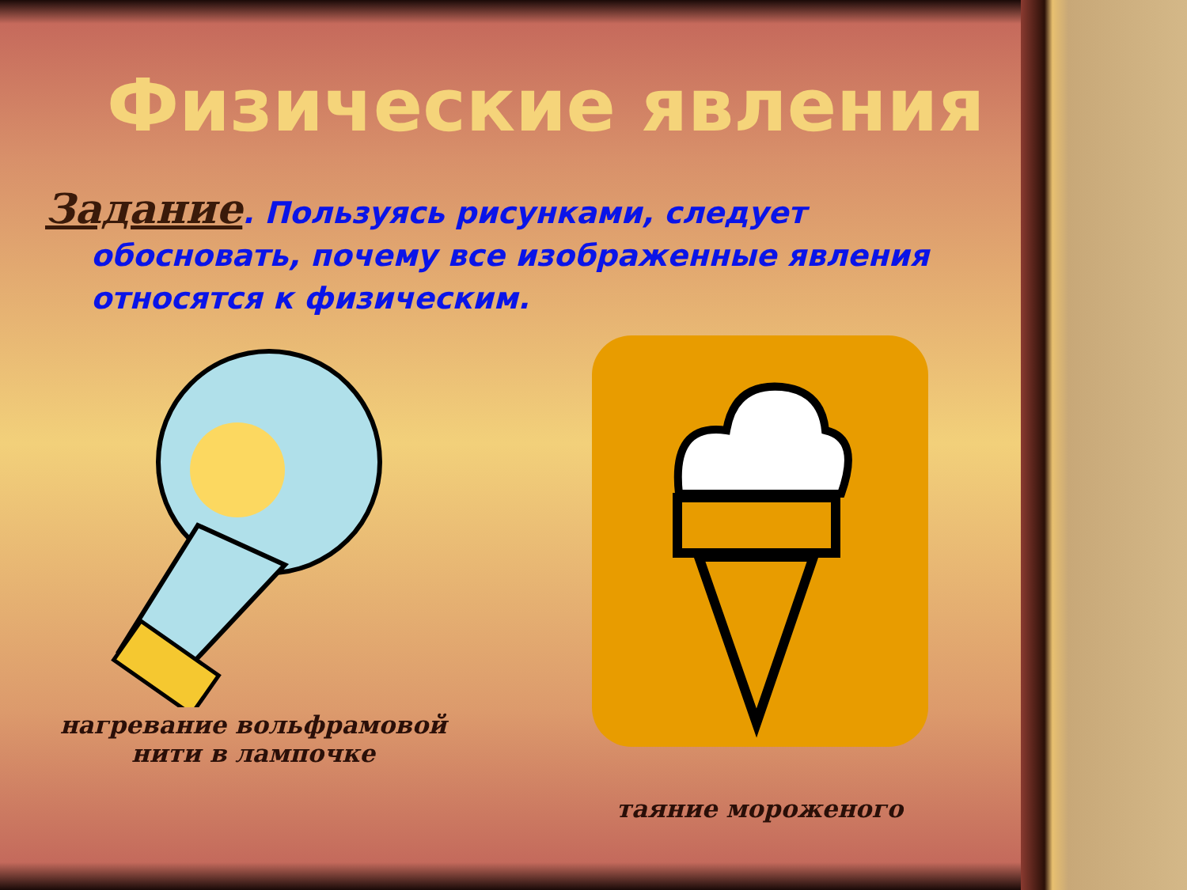Физические явления
Задание. Пользуясь рисунками, следует
обосновать, почему все изображенные явления относятся к физическим.
нагревание вольфрамовой
нити в лампочке
таяние мороженого